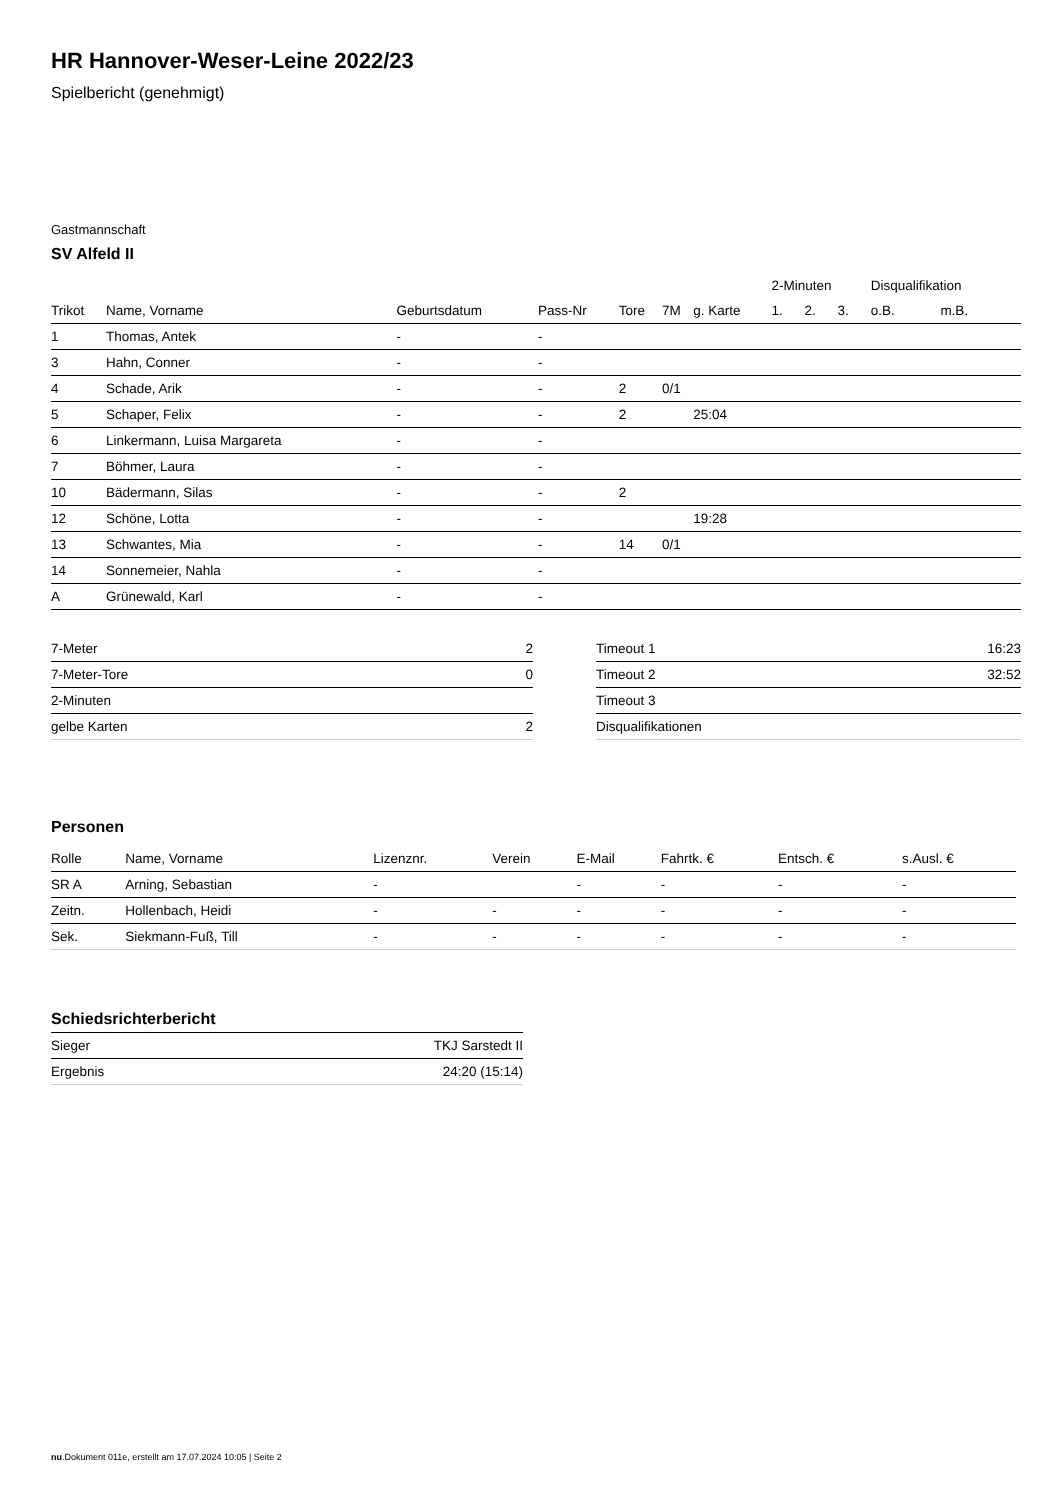HR Hannover-Weser-Leine 2022/23
Spielbericht (genehmigt)
Gastmannschaft
SV Alfeld II
| | | | | | | | 2-Minuten | | | Disqualifikation | |
| --- | --- | --- | --- | --- | --- | --- | --- | --- | --- | --- | --- |
| Trikot | Name, Vorname | Geburtsdatum | Pass-Nr | Tore | 7M | g. Karte | 1. | 2. | 3. | o.B. | m.B. |
| 1 | Thomas, Antek | - | - | | | | | | | | |
| 3 | Hahn, Conner | - | - | | | | | | | | |
| 4 | Schade, Arik | - | - | 2 | 0/1 | | | | | | |
| 5 | Schaper, Felix | - | - | 2 | | 25:04 | | | | | |
| 6 | Linkermann, Luisa Margareta | - | - | | | | | | | | |
| 7 | Böhmer, Laura | - | - | | | | | | | | |
| 10 | Bädermann, Silas | - | - | 2 | | | | | | | |
| 12 | Schöne, Lotta | - | - | | | 19:28 | | | | | |
| 13 | Schwantes, Mia | - | - | 14 | 0/1 | | | | | | |
| 14 | Sonnemeier, Nahla | - | - | | | | | | | | |
| A | Grünewald, Karl | - | - | | | | | | | | |
| 7-Meter | 2 |
| 7-Meter-Tore | 0 |
| 2-Minuten | |
| gelbe Karten | 2 |
| Timeout 1 | 16:23 |
| Timeout 2 | 32:52 |
| Timeout 3 | |
| Disqualifikationen | |
Personen
| Rolle | Name, Vorname | Lizenznr. | Verein | E-Mail | Fahrtk. € | Entsch. € | s.Ausl. € |
| --- | --- | --- | --- | --- | --- | --- | --- |
| SR A | Arning, Sebastian | - | | - | - | - | - |
| Zeitn. | Hollenbach, Heidi | - | - | - | - | - | - |
| Sek. | Siekmann-Fuß, Till | - | - | - | - | - | - |
Schiedsrichterbericht
| Sieger | TKJ Sarstedt II |
| Ergebnis | 24:20 (15:14) |
nu.Dokument 011e, erstellt am 17.07.2024 10:05 | Seite 2